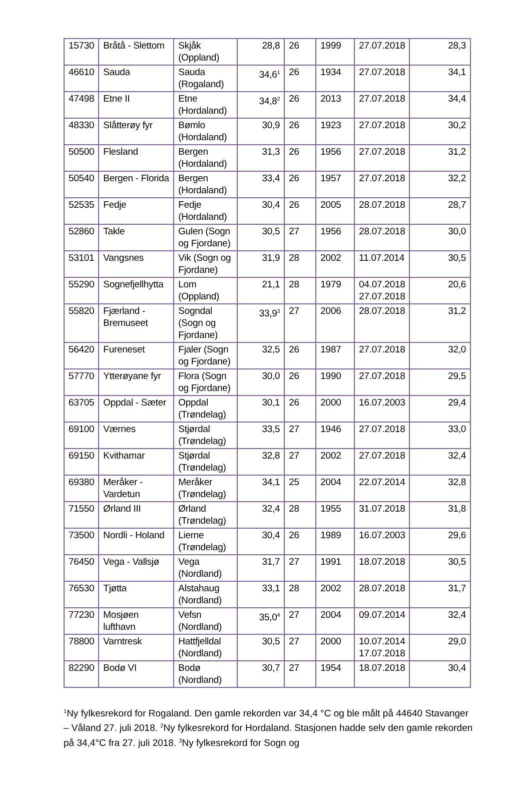| 15730 | Bråtå - Slettom | Skjåk (Oppland) | 28,8 | 26 | 1999 | 27.07.2018 | 28,3 |
| 46610 | Sauda | Sauda (Rogaland) | 34,6<sup>1</sup> | 26 | 1934 | 27.07.2018 | 34,1 |
| 47498 | Etne II | Etne (Hordaland) | 34,8<sup>2</sup> | 26 | 2013 | 27.07.2018 | 34,4 |
| 48330 | Slåtterøy fyr | Bømlo (Hordaland) | 30,9 | 26 | 1923 | 27.07.2018 | 30,2 |
| 50500 | Flesland | Bergen (Hordaland) | 31,3 | 26 | 1956 | 27.07.2018 | 31,2 |
| 50540 | Bergen - Florida | Bergen (Hordaland) | 33,4 | 26 | 1957 | 27.07.2018 | 32,2 |
| 52535 | Fedje | Fedje (Hordaland) | 30,4 | 26 | 2005 | 28.07.2018 | 28,7 |
| 52860 | Takle | Gulen (Sogn og Fjordane) | 30,5 | 27 | 1956 | 28.07.2018 | 30,0 |
| 53101 | Vangsnes | Vik (Sogn og Fjordane) | 31,9 | 28 | 2002 | 11.07.2014 | 30,5 |
| 55290 | Sognefjellhytta | Lom (Oppland) | 21,1 | 28 | 1979 | 04.07.2018 27.07.2018 | 20,6 |
| 55820 | Fjærland - Bremuseet | Sogndal (Sogn og Fjordane) | 33,9<sup>3</sup> | 27 | 2006 | 28.07.2018 | 31,2 |
| 56420 | Fureneset | Fjaler (Sogn og Fjordane) | 32,5 | 26 | 1987 | 27.07.2018 | 32,0 |
| 57770 | Ytterøyane fyr | Flora (Sogn og Fjordane) | 30,0 | 26 | 1990 | 27.07.2018 | 29,5 |
| 63705 | Oppdal - Sæter | Oppdal (Trøndelag) | 30,1 | 26 | 2000 | 16.07.2003 | 29,4 |
| 69100 | Værnes | Stjørdal (Trøndelag) | 33,5 | 27 | 1946 | 27.07.2018 | 33,0 |
| 69150 | Kvithamar | Stjørdal (Trøndelag) | 32,8 | 27 | 2002 | 27.07.2018 | 32,4 |
| 69380 | Meråker - Vardetun | Meråker (Trøndelag) | 34,1 | 25 | 2004 | 22.07.2014 | 32,8 |
| 71550 | Ørland III | Ørland (Trøndelag) | 32,4 | 28 | 1955 | 31.07.2018 | 31,8 |
| 73500 | Nordli - Holand | Lierne (Trøndelag) | 30,4 | 26 | 1989 | 16.07.2003 | 29,6 |
| 76450 | Vega - Vallsjø | Vega (Nordland) | 31,7 | 27 | 1991 | 18.07.2018 | 30,5 |
| 76530 | Tjøtta | Alstahaug (Nordland) | 33,1 | 28 | 2002 | 28.07.2018 | 31,7 |
| 77230 | Mosjøen lufthavn | Vefsn (Nordland) | 35,0<sup>4</sup> | 27 | 2004 | 09.07.2014 | 32,4 |
| 78800 | Varntresk | Hattfjelldal (Nordland) | 30,5 | 27 | 2000 | 10.07.2014 17.07.2018 | 29,0 |
| 82290 | Bodø VI | Bodø (Nordland) | 30,7 | 27 | 1954 | 18.07.2018 | 30,4 |
<sup>1</sup> Ny fylkesrekord for Rogaland. Den gamle rekorden var 34,4 °C og ble målt på 44640 Stavanger – Våland 27. juli 2018. <sup>2</sup>Ny fylkesrekord for Hordaland. Stasjonen hadde selv den gamle rekorden på 34,4°C fra 27. juli 2018. <sup>3</sup>Ny fylkesrekord for Sogn og